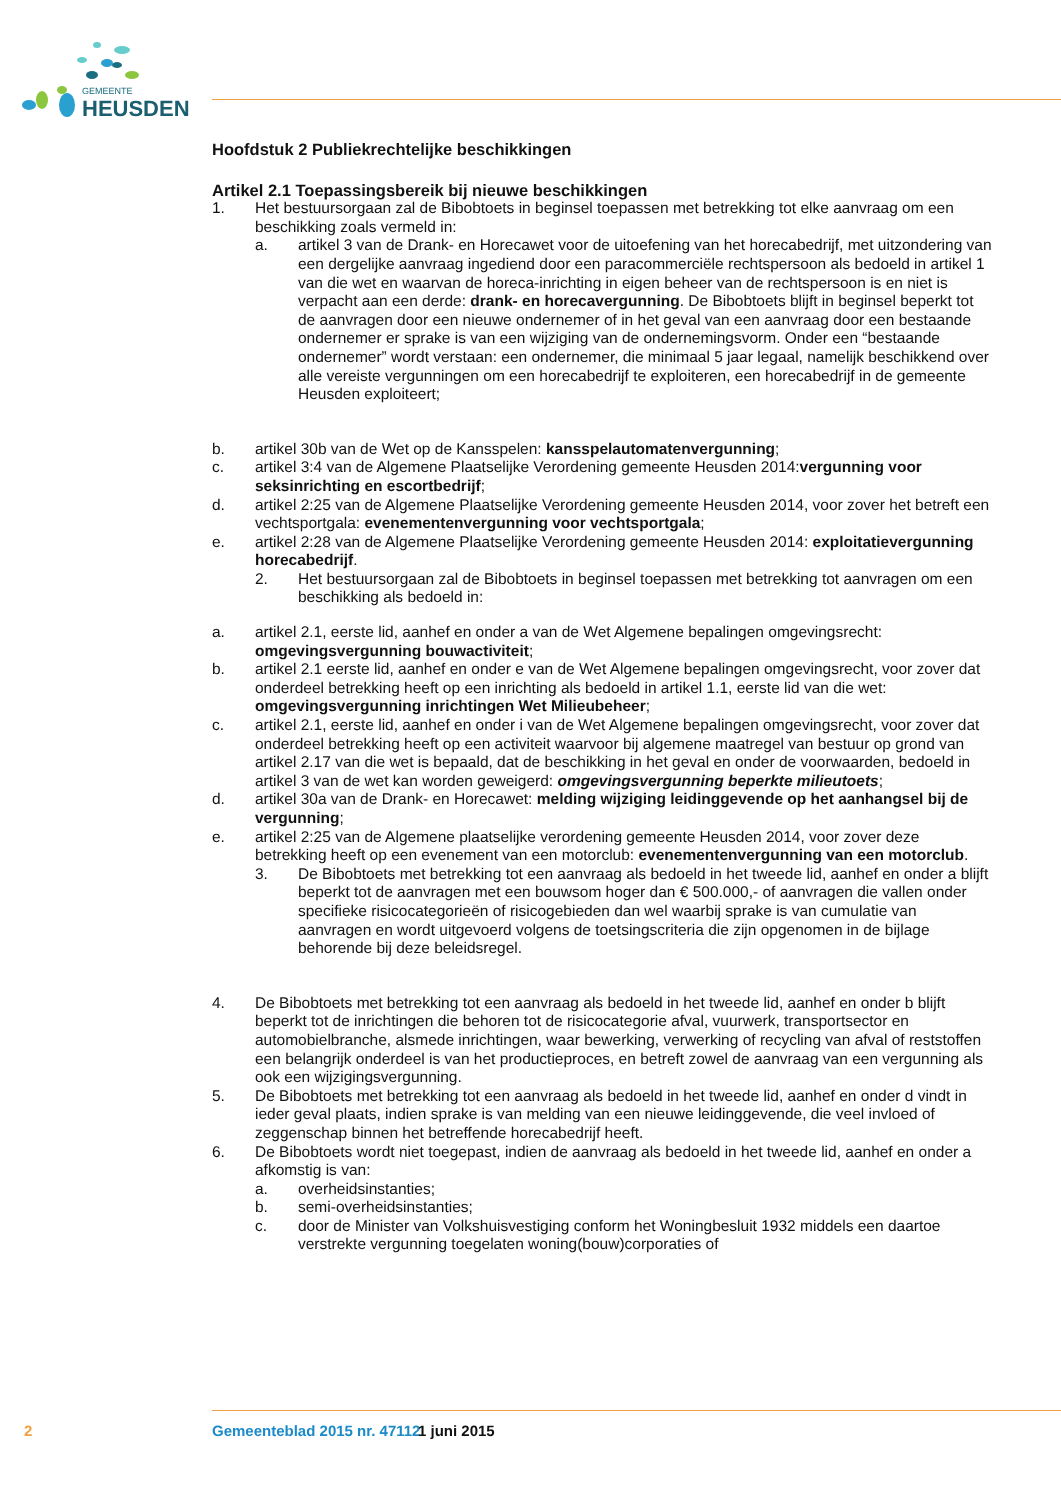GEMEENTE
HEUSDEN
Hoofdstuk 2 Publiekrechtelijke beschikkingen
Artikel 2.1 Toepassingsbereik bij nieuwe beschikkingen
1. Het bestuursorgaan zal de Bibobtoets in beginsel toepassen met betrekking tot elke aanvraag om een beschikking zoals vermeld in:
a. artikel 3 van de Drank- en Horecawet voor de uitoefening van het horecabedrijf, met uitzondering van een dergelijke aanvraag ingediend door een paracommerciële rechtspersoon als bedoeld in artikel 1 van die wet en waarvan de horeca-inrichting in eigen beheer van de rechtspersoon is en niet is verpacht aan een derde: drank- en horecavergunning. De Bibobtoets blijft in beginsel beperkt tot de aanvragen door een nieuwe ondernemer of in het geval van een aanvraag door een bestaande ondernemer er sprake is van een wijziging van de ondernemingsvorm. Onder een “bestaande ondernemer” wordt verstaan: een ondernemer, die minimaal 5 jaar legaal, namelijk beschikkend over alle vereiste vergunningen om een horecabedrijf te exploiteren, een horecabedrijf in de gemeente Heusden exploiteert;
b. artikel 30b van de Wet op de Kansspelen: kansspelautomatenvergunning;
c. artikel 3:4 van de Algemene Plaatselijke Verordening gemeente Heusden 2014:vergunning voor seksinrichting en escortbedrijf;
d. artikel 2:25 van de Algemene Plaatselijke Verordening gemeente Heusden 2014, voor zover het betreft een vechtsportgala: evenementenvergunning voor vechtsportgala;
e. artikel 2:28 van de Algemene Plaatselijke Verordening gemeente Heusden 2014: exploitatievergunning horecabedrijf.
2. Het bestuursorgaan zal de Bibobtoets in beginsel toepassen met betrekking tot aanvragen om een beschikking als bedoeld in:
a. artikel 2.1, eerste lid, aanhef en onder a van de Wet Algemene bepalingen omgevingsrecht: omgevingsvergunning bouwactiviteit;
b. artikel 2.1 eerste lid, aanhef en onder e van de Wet Algemene bepalingen omgevingsrecht, voor zover dat onderdeel betrekking heeft op een inrichting als bedoeld in artikel 1.1, eerste lid van die wet: omgevingsvergunning inrichtingen Wet Milieubeheer;
c. artikel 2.1, eerste lid, aanhef en onder i van de Wet Algemene bepalingen omgevingsrecht, voor zover dat onderdeel betrekking heeft op een activiteit waarvoor bij algemene maatregel van bestuur op grond van artikel 2.17 van die wet is bepaald, dat de beschikking in het geval en onder de voorwaarden, bedoeld in artikel 3 van de wet kan worden geweigerd: omgevingsvergunning beperkte milieutoets;
d. artikel 30a van de Drank- en Horecawet: melding wijziging leidinggevende op het aanhangsel bij de vergunning;
e. artikel 2:25 van de Algemene plaatselijke verordening gemeente Heusden 2014, voor zover deze betrekking heeft op een evenement van een motorclub: evenementenvergunning van een motorclub.
3. De Bibobtoets met betrekking tot een aanvraag als bedoeld in het tweede lid, aanhef en onder a blijft beperkt tot de aanvragen met een bouwsom hoger dan € 500.000,- of aanvragen die vallen onder specifieke risicocategorieën of risicogebieden dan wel waarbij sprake is van cumulatie van aanvragen en wordt uitgevoerd volgens de toetsingscriteria die zijn opgenomen in de bijlage behorende bij deze beleidsregel.
4. De Bibobtoets met betrekking tot een aanvraag als bedoeld in het tweede lid, aanhef en onder b blijft beperkt tot de inrichtingen die behoren tot de risicocategorie afval, vuurwerk, transportsector en automobielbranche, alsmede inrichtingen, waar bewerking, verwerking of recycling van afval of reststoffen een belangrijk onderdeel is van het productieproces, en betreft zowel de aanvraag van een vergunning als ook een wijzigingsvergunning.
5. De Bibobtoets met betrekking tot een aanvraag als bedoeld in het tweede lid, aanhef en onder d vindt in ieder geval plaats, indien sprake is van melding van een nieuwe leidinggevende, die veel invloed of zeggenschap binnen het betreffende horecabedrijf heeft.
6. De Bibobtoets wordt niet toegepast, indien de aanvraag als bedoeld in het tweede lid, aanhef en onder a afkomstig is van:
a. overheidsinstanties;
b. semi-overheidsinstanties;
c. door de Minister van Volkshuisvestiging conform het Woningbesluit 1932 middels een daartoe verstrekte vergunning toegelaten woning(bouw)corporaties of
2 Gemeenteblad 2015 nr. 47112 1 juni 2015